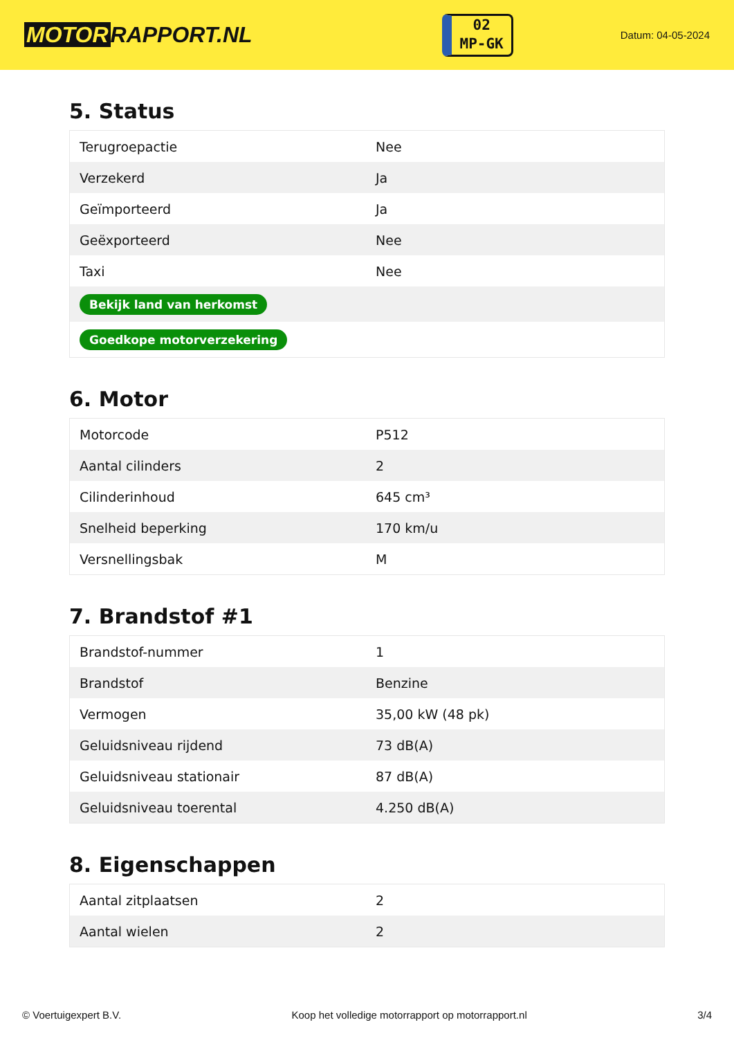MOTOR RAPPORT.NL
02
MP-GK
Datum: 04-05-2024
5. Status
| Terugroepactie | Nee |
| Verzekerd | Ja |
| Geïmporteerd | Ja |
| Geëxporteerd | Nee |
| Taxi | Nee |
| Bekijk land van herkomst | |
| Goedkope motorverzekering | |
6. Motor
| Motorcode | P512 |
| Aantal cilinders | 2 |
| Cilinderinhoud | 645 cm³ |
| Snelheid beperking | 170 km/u |
| Versnellingsbak | M |
7. Brandstof #1
| Brandstof-nummer | 1 |
| Brandstof | Benzine |
| Vermogen | 35,00 kW (48 pk) |
| Geluidsniveau rijdend | 73 dB(A) |
| Geluidsniveau stationair | 87 dB(A) |
| Geluidsniveau toerental | 4.250 dB(A) |
8. Eigenschappen
| Aantal zitplaatsen | 2 |
| Aantal wielen | 2 |
© Voertuigexpert B.V. Koop het volledige motorrapport op motorrapport.nl 3/4